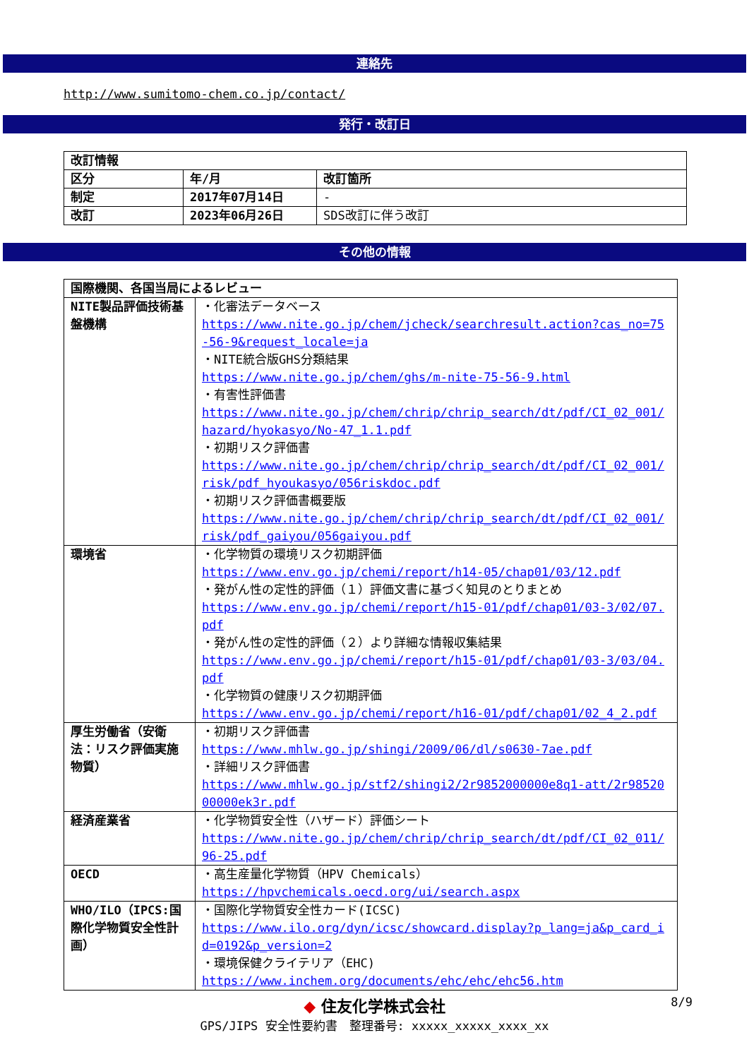連絡先
http://www.sumitomo-chem.co.jp/contact/
発行・改訂日
| 改訂情報 | | |
| 区分 | 年/月 | 改訂箇所 |
| 制定 | 2017年07月14日 | - |
| 改訂 | 2023年06月26日 | SDS改訂に伴う改訂 |
その他の情報
| 国際機関、各国当局によるレビュー | |
| NITE製品評価技術基盤機構 | ・化審法データベース https://www.nite.go.jp/chem/jcheck/searchresult.action?cas_no=75-56-9&request_locale=ja ・NITE統合版GHS分類結果 https://www.nite.go.jp/chem/ghs/m-nite-75-56-9.html ・有害性評価書 https://www.nite.go.jp/chem/chrip/chrip_search/dt/pdf/CI_02_001/hazard/hyokasyo/No-47_1.1.pdf ・初期リスク評価書 https://www.nite.go.jp/chem/chrip/chrip_search/dt/pdf/CI_02_001/risk/pdf_hyoukasyo/056riskdoc.pdf ・初期リスク評価書概要版 https://www.nite.go.jp/chem/chrip/chrip_search/dt/pdf/CI_02_001/risk/pdf_gaiyou/056gaiyou.pdf |
| 環境省 | ・化学物質の環境リスク初期評価 https://www.env.go.jp/chemi/report/h14-05/chap01/03/12.pdf ・発がん性の定性的評価（１）評価文書に基づく知見のとりまとめ https://www.env.go.jp/chemi/report/h15-01/pdf/chap01/03-3/02/07.pdf ・発がん性の定性的評価（２）より詳細な情報収集結果 https://www.env.go.jp/chemi/report/h15-01/pdf/chap01/03-3/03/04.pdf ・化学物質の健康リスク初期評価 https://www.env.go.jp/chemi/report/h16-01/pdf/chap01/02_4_2.pdf |
| 厚生労働省（安衛法：リスク評価実施物質） | ・初期リスク評価書 https://www.mhlw.go.jp/shingi/2009/06/dl/s0630-7ae.pdf ・詳細リスク評価書 https://www.mhlw.go.jp/stf2/shingi2/2r9852000000e8q1-att/2r9852000000ek3r.pdf |
| 経済産業省 | ・化学物質安全性（ハザード）評価シート https://www.nite.go.jp/chem/chrip/chrip_search/dt/pdf/CI_02_011/96-25.pdf |
| OECD | ・高生産量化学物質（HPV Chemicals） https://hpvchemicals.oecd.org/ui/search.aspx |
| WHO/ILO（IPCS:国際化学物質安全性計画） | ・国際化学物質安全性カード(ICSC) https://www.ilo.org/dyn/icsc/showcard.display?p_lang=ja&p_card_id=0192&p_version=2 ・環境保健クライテリア（EHC) https://www.inchem.org/documents/ehc/ehc/ehc56.htm |
◆ 住友化学株式会社
GPS/JIPS 安全性要約書　整理番号: xxxxx_xxxxx_xxxx_xx
8/9